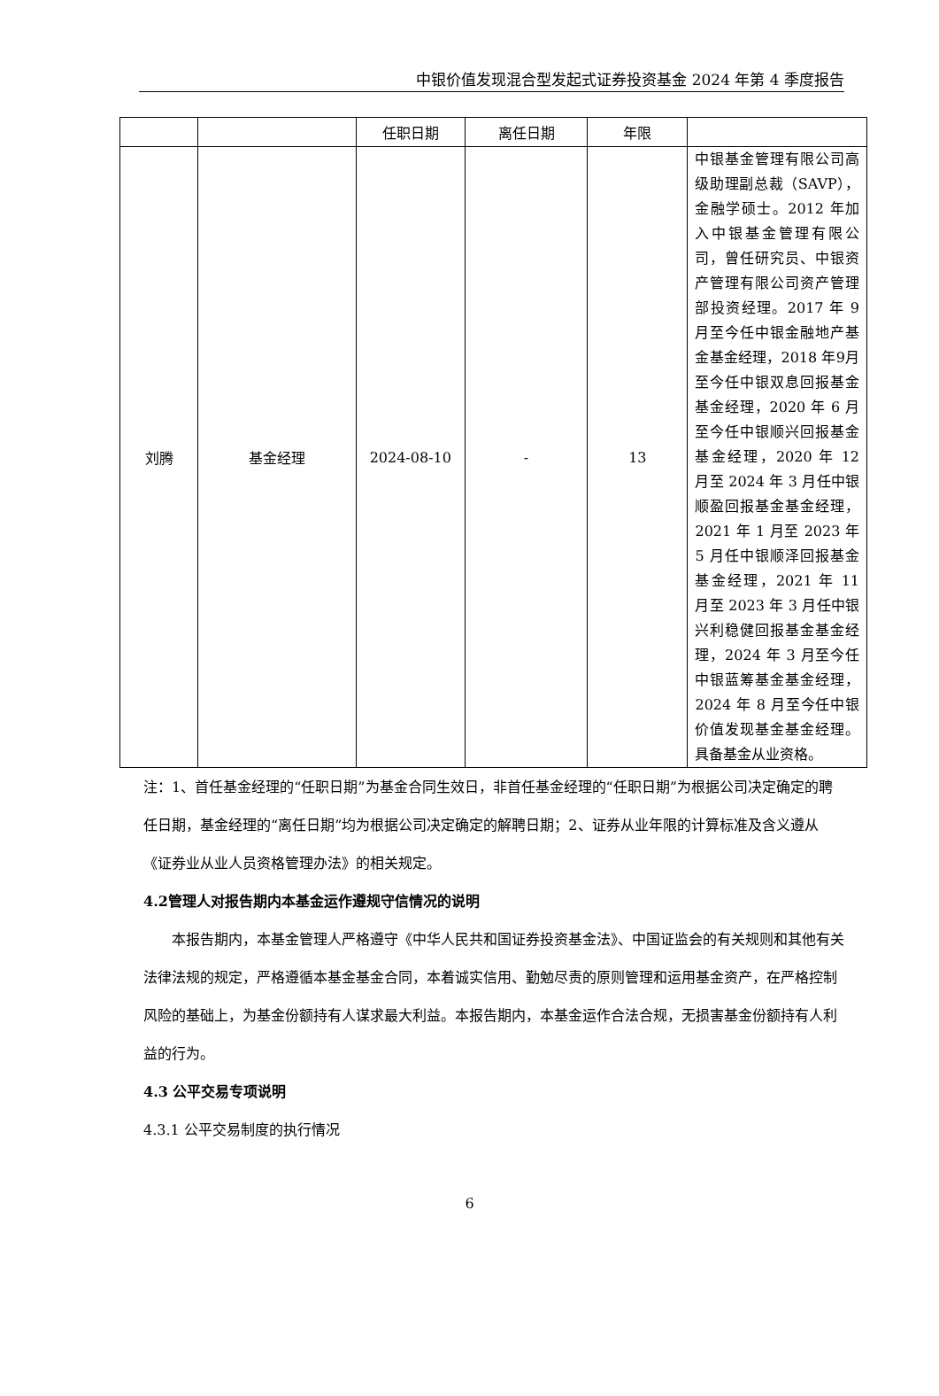中银价值发现混合型发起式证券投资基金 2024 年第 4 季度报告
| | | 任职日期 | 离任日期 | 年限 | |
| --- | --- | --- | --- | --- | --- |
| 刘腾 | 基金经理 | 2024-08-10 | - | 13 | 中银基金管理有限公司高级助理副总裁（SAVP），金融学硕士。2012 年加入中银基金管理有限公司，曾任研究员、中银资产管理有限公司资产管理部投资经理。2017 年 9 月至今任中银金融地产基金基金经理，2018 年9月至今任中银双息回报基金基金经理，2020 年 6 月至今任中银顺兴回报基金基金经理，2020 年 12 月至 2024 年 3 月任中银顺盈回报基金基金经理，2021 年 1 月至 2023 年 5 月任中银顺泽回报基金基金经理，2021 年 11 月至 2023 年 3 月任中银兴利稳健回报基金基金经理，2024 年 3 月至今任中银蓝筹基金基金经理，2024 年 8 月至今任中银价值发现基金基金经理。具备基金从业资格。 |
注：1、首任基金经理的“任职日期”为基金合同生效日，非首任基金经理的“任职日期”为根据公司决定确定的聘任日期，基金经理的“离任日期”均为根据公司决定确定的解聘日期；2、证券从业年限的计算标准及含义遵从《证券业从业人员资格管理办法》的相关规定。
4.2管理人对报告期内本基金运作遵规守信情况的说明
本报告期内，本基金管理人严格遵守《中华人民共和国证券投资基金法》、中国证监会的有关规则和其他有关法律法规的规定，严格遵循本基金基金合同，本着诚实信用、勤勉尽责的原则管理和运用基金资产，在严格控制风险的基础上，为基金份额持有人谋求最大利益。本报告期内，本基金运作合法合规，无损害基金份额持有人利益的行为。
4.3 公平交易专项说明
4.3.1 公平交易制度的执行情况
6